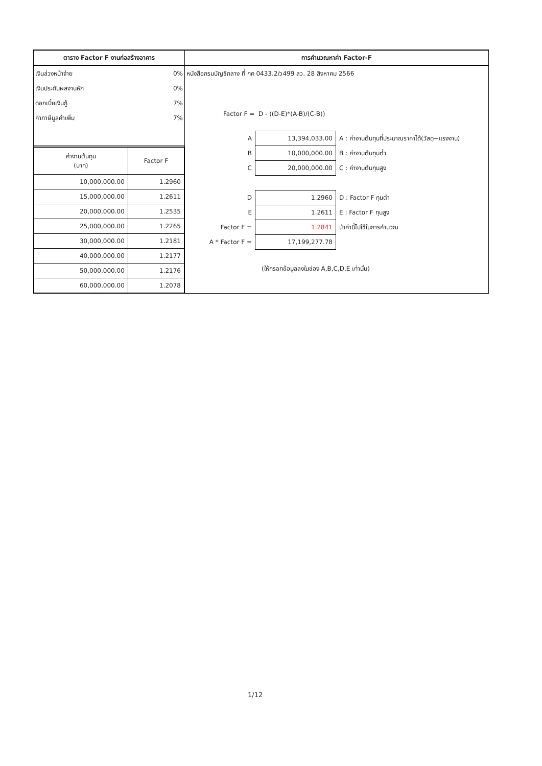ตาราง Factor F งานก่อสร้างอาคาร
เงินล่วงหน้าจ่าย 0%
เงินประกันผลงานหัก 0%
ดอกเบี้ยเงินกู้ 7%
ค่าภาษีมูลค่าเพิ่ม 7%
| ค่างานต้นทุน (บาท) | Factor F |
| --- | --- |
| 10,000,000.00 | 1.2960 |
| 15,000,000.00 | 1.2611 |
| 20,000,000.00 | 1.2535 |
| 25,000,000.00 | 1.2265 |
| 30,000,000.00 | 1.2181 |
| 40,000,000.00 | 1.2177 |
| 50,000,000.00 | 1.2176 |
| 60,000,000.00 | 1.2078 |
การคำนวณหาค่า Factor-F
หนังสือกรมบัญชีกลาง ที่ กค 0433.2/ว499 ลว. 28 สิงหาคม 2566
Factor F = D - ((D-E)*(A-B)/(C-B))
| A | 13,394,033.00 | A : ค่างานต้นทุนที่ประมาณราคาได้(วัสดุ+แรงงาน) |
| B | 10,000,000.00 | B : ค่างานต้นทุนต่ำ |
| C | 20,000,000.00 | C : ค่างานต้นทุนสูง |
| D | 1.2960 | D : Factor F ทุนต่ำ |
| E | 1.2611 | E : Factor F ทุนสูง |
| Factor F = | 1.2841 | นำค่านี้ไปใช้ในการคำนวณ |
| A * Factor F = | 17,199,277.78 | |
(ให้กรอกข้อมูลลงในช่อง A,B,C,D,E เท่านั้น)
1/12